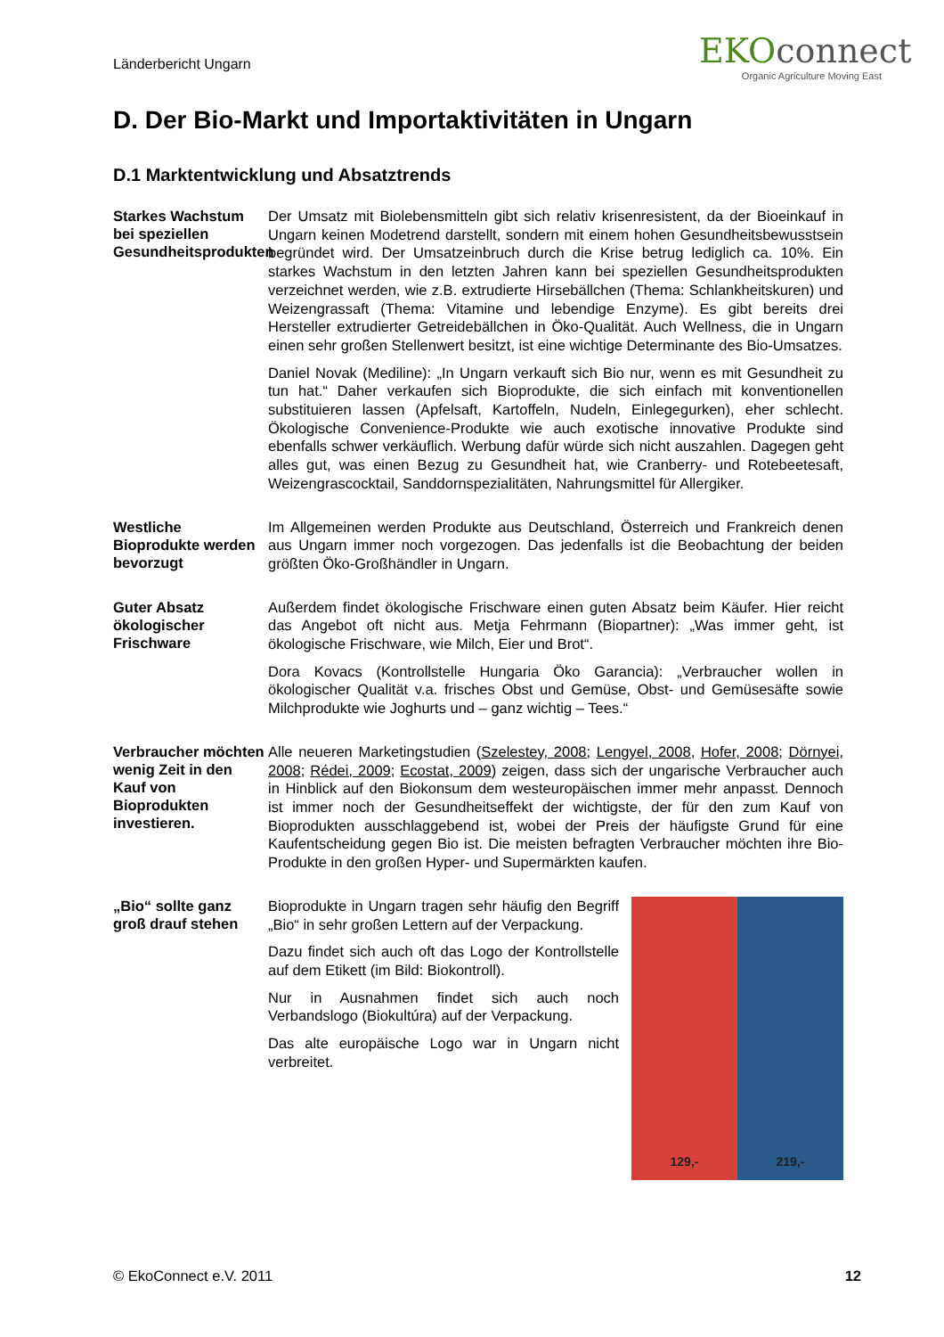Länderbericht Ungarn
EKOconnect
Organic Agriculture Moving East
D. Der Bio-Markt und Importaktivitäten in Ungarn
D.1 Marktentwicklung und Absatztrends
Starkes Wachstum bei speziellen Gesundheitsprodukten
Der Umsatz mit Biolebensmitteln gibt sich relativ krisenresistent, da der Bioeinkauf in Ungarn keinen Modetrend darstellt, sondern mit einem hohen Gesundheitsbewusstsein begründet wird. Der Umsatzeinbruch durch die Krise betrug lediglich ca. 10%. Ein starkes Wachstum in den letzten Jahren kann bei speziellen Gesundheitsprodukten verzeichnet werden, wie z.B. extrudierte Hirsebällchen (Thema: Schlankheitskuren) und Weizengrassaft (Thema: Vitamine und lebendige Enzyme). Es gibt bereits drei Hersteller extrudierter Getreidebällchen in Öko-Qualität. Auch Wellness, die in Ungarn einen sehr großen Stellenwert besitzt, ist eine wichtige Determinante des Bio-Umsatzes.
Daniel Novak (Mediline): „In Ungarn verkauft sich Bio nur, wenn es mit Gesundheit zu tun hat.“ Daher verkaufen sich Bioprodukte, die sich einfach mit konventionellen substituieren lassen (Apfelsaft, Kartoffeln, Nudeln, Einlegegurken), eher schlecht. Ökologische Convenience-Produkte wie auch exotische innovative Produkte sind ebenfalls schwer verkäuflich. Werbung dafür würde sich nicht auszahlen. Dagegen geht alles gut, was einen Bezug zu Gesundheit hat, wie Cranberry- und Rotebeetesaft, Weizengrascocktail, Sanddornspezialitäten, Nahrungsmittel für Allergiker.
Westliche Bioprodukte werden bevorzugt
Im Allgemeinen werden Produkte aus Deutschland, Österreich und Frankreich denen aus Ungarn immer noch vorgezogen. Das jedenfalls ist die Beobachtung der beiden größten Öko-Großhändler in Ungarn.
Guter Absatz ökologischer Frischware
Außerdem findet ökologische Frischware einen guten Absatz beim Käufer. Hier reicht das Angebot oft nicht aus. Metja Fehrmann (Biopartner): „Was immer geht, ist ökologische Frischware, wie Milch, Eier und Brot“.
Dora Kovacs (Kontrollstelle Hungaria Öko Garancia): „Verbraucher wollen in ökologischer Qualität v.a. frisches Obst und Gemüse, Obst- und Gemüsesäfte sowie Milchprodukte wie Joghurts und – ganz wichtig – Tees.“
Verbraucher möchten wenig Zeit in den Kauf von Bioprodukten investieren.
Alle neueren Marketingstudien (Szelestey, 2008; Lengyel, 2008, Hofer, 2008; Dörnyei, 2008; Rédei, 2009; Ecostat, 2009) zeigen, dass sich der ungarische Verbraucher auch in Hinblick auf den Biokonsum dem westeuropäischen immer mehr anpasst. Dennoch ist immer noch der Gesundheitseffekt der wichtigste, der für den zum Kauf von Bioprodukten ausschlaggebend ist, wobei der Preis der häufigste Grund für eine Kaufentscheidung gegen Bio ist. Die meisten befragten Verbraucher möchten ihre Bio-Produkte in den großen Hyper- und Supermärkten kaufen.
„Bio“ sollte ganz groß drauf stehen
Bioprodukte in Ungarn tragen sehr häufig den Begriff „Bio“ in sehr großen Lettern auf der Verpackung.
Dazu findet sich auch oft das Logo der Kontrollstelle auf dem Etikett (im Bild: Biokontroll).
Nur in Ausnahmen findet sich auch noch Verbandslogo (Biokultúra) auf der Verpackung.
Das alte europäische Logo war in Ungarn nicht verbreitet.
129,- 219,-
© EkoConnect e.V. 2011 12